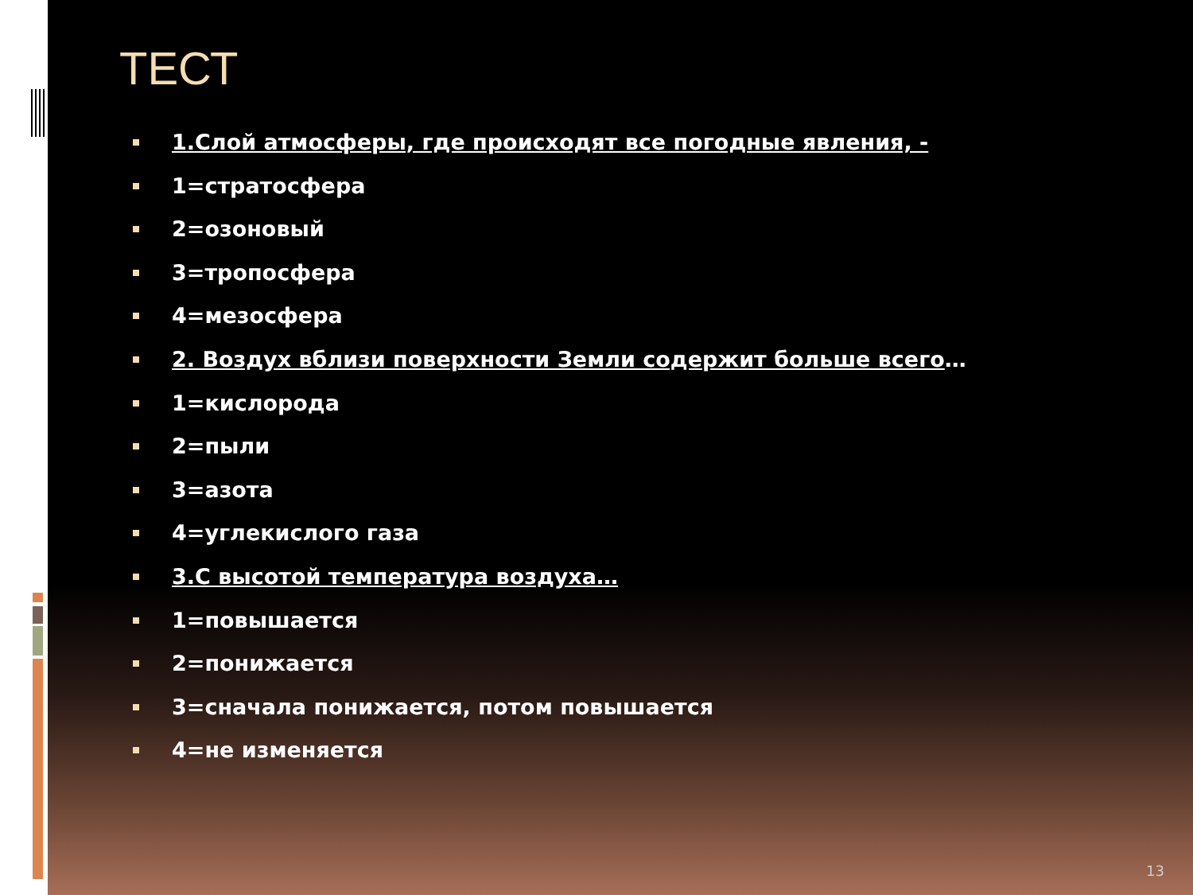ТЕСТ
1.Слой атмосферы, где происходят все погодные явления, -
1=стратосфера
2=озоновый
3=тропосфера
4=мезосфера
2. Воздух вблизи поверхности Земли содержит больше всего…
1=кислорода
2=пыли
3=азота
4=углекислого газа
3.С высотой температура воздуха…
1=повышается
2=понижается
3=сначала понижается, потом повышается
4=не изменяется
13